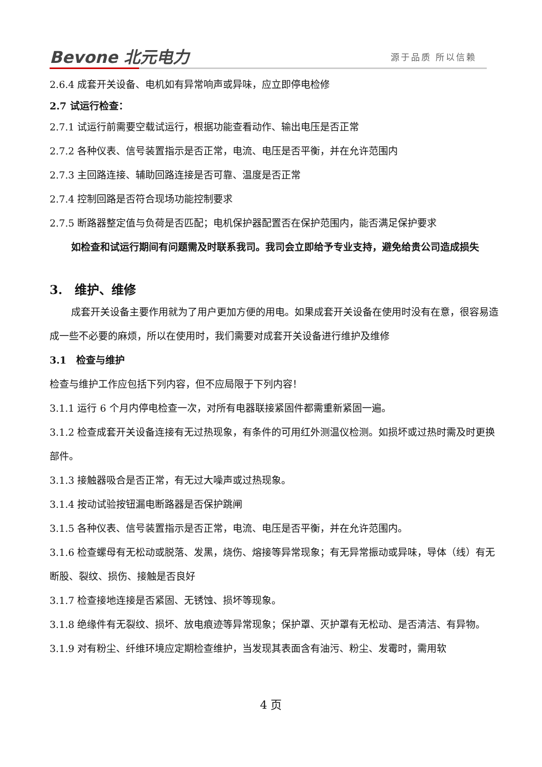Bevone 北元电力 源于品质 所以信赖
2.6.4 成套开关设备、电机如有异常响声或异味，应立即停电检修
2.7 试运行检查：
2.7.1 试运行前需要空载试运行，根据功能查看动作、输出电压是否正常
2.7.2 各种仪表、信号装置指示是否正常，电流、电压是否平衡，并在允许范围内
2.7.3 主回路连接、辅助回路连接是否可靠、温度是否正常
2.7.4 控制回路是否符合现场功能控制要求
2.7.5 断路器整定值与负荷是否匹配；电机保护器配置否在保护范围内，能否满足保护要求
如检查和试运行期间有问题需及时联系我司。我司会立即给予专业支持，避免给贵公司造成损失
3.　维护、维修
成套开关设备主要作用就为了用户更加方便的用电。如果成套开关设备在使用时没有在意，很容易造成一些不必要的麻烦，所以在使用时，我们需要对成套开关设备进行维护及维修
3.1　检查与维护
检查与维护工作应包括下列内容，但不应局限于下列内容！
3.1.1 运行 6 个月内停电检查一次，对所有电器联接紧固件都需重新紧固一遍。
3.1.2 检查成套开关设备连接有无过热现象，有条件的可用红外测温仪检测。如损坏或过热时需及时更换部件。
3.1.3 接触器吸合是否正常，有无过大噪声或过热现象。
3.1.4 按动试验按钮漏电断路器是否保护跳闸
3.1.5 各种仪表、信号装置指示是否正常，电流、电压是否平衡，并在允许范围内。
3.1.6 检查螺母有无松动或脱落、发黑，烧伤、熔接等异常现象；有无异常振动或异味，导体（线）有无断股、裂纹、损伤、接触是否良好
3.1.7 检查接地连接是否紧固、无锈蚀、损坏等现象。
3.1.8 绝缘件有无裂纹、损坏、放电痕迹等异常现象；保护罩、灭护罩有无松动、是否清洁、有异物。
3.1.9 对有粉尘、纤维环境应定期检查维护，当发现其表面含有油污、粉尘、发霉时，需用软
4 页